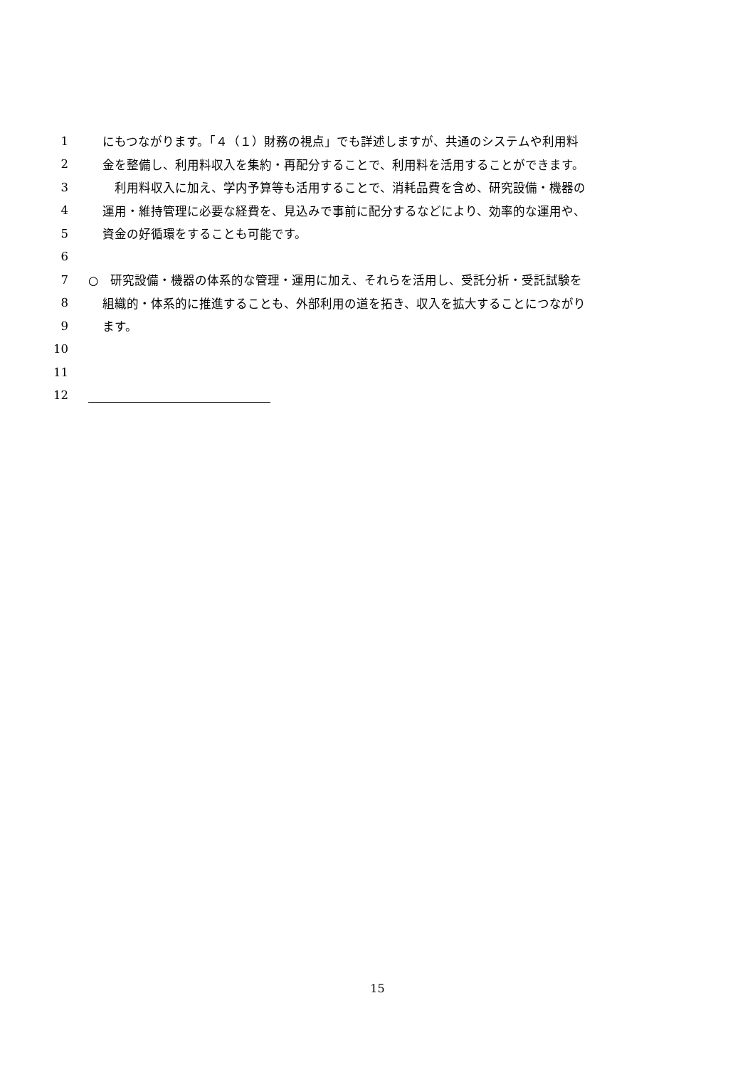1 にもつながります。「４（１）財務の視点」でも詳述しますが、共通のシステムや利用料
2 金を整備し、利用料収入を集約・再配分することで、利用料を活用することができます。
3 　利用料収入に加え、学内予算等も活用することで、消耗品費を含め、研究設備・機器の
4 運用・維持管理に必要な経費を、見込みで事前に配分するなどにより、効率的な運用や、
5 資金の好循環をすることも可能です。
6
7 ○　研究設備・機器の体系的な管理・運用に加え、それらを活用し、受託分析・受託試験を
8 組織的・体系的に推進することも、外部利用の道を拓き、収入を拡大することにつながり
9 ます。
10
11
12
15